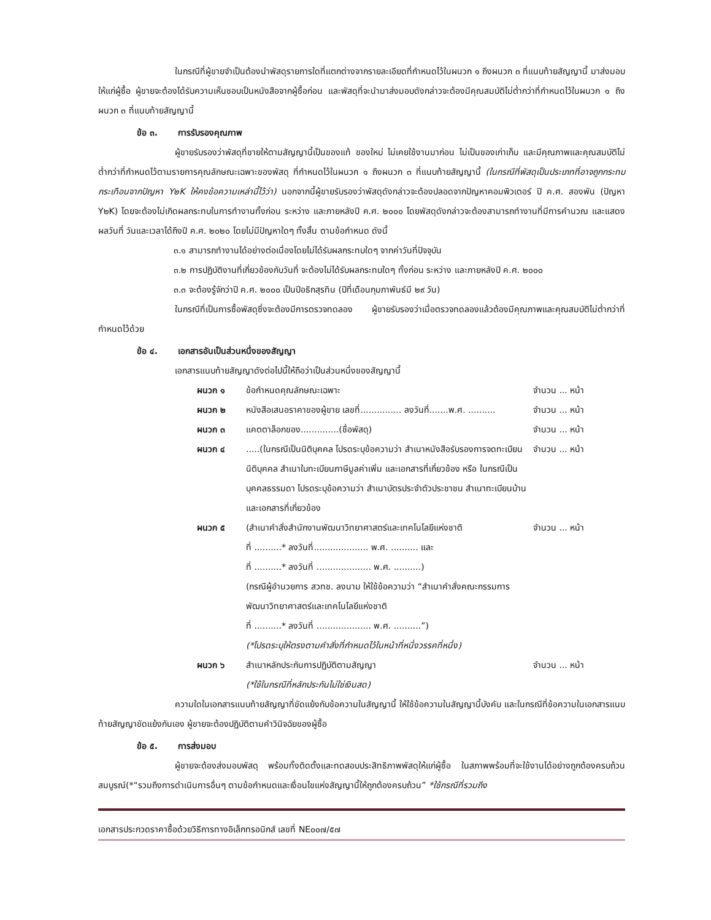ในกรณีที่ผู้ขายจำเป็นต้องนำพัสดุรายการใดที่แตกต่างจากรายละเอียดที่กำหนดไว้ในผนวก ๑ ถึงผนวก ๓ ที่แนบท้ายสัญญานี้ มาส่งมอบให้แก่ผู้ซื้อ ผู้ขายจะต้องได้รับความเห็นชอบเป็นหนังสือจากผู้ซื้อก่อน และพัสดุที่จะนำมาส่งมอบดังกล่าวจะต้องมีคุณสมบัติไม่ต่ำกว่าที่กำหนดไว้ในผนวก ๑ ถึงผนวก ๓ ที่แนบท้ายสัญญานี้
ข้อ ๓. การรับรองคุณภาพ
ผู้ขายรับรองว่าพัสดุที่ขายให้ตามสัญญานี้เป็นของแท้ ของใหม่ ไม่เคยใช้งานมาก่อน ไม่เป็นของเก่าเก็บ และมีคุณภาพและคุณสมบัติไม่ต่ำกว่าที่กำหนดไว้ตามรายการคุณลักษณะเฉพาะของพัสดุ ที่กำหนดไว้ในผนวก ๑ ถึงผนวก ๓ ที่แนบท้ายสัญญานี้ (ในกรณีที่พัสดุเป็นประเภทที่อาจถูกกระทบกระเทือนจากปัญหา Y๒K ให้คงข้อความเหล่านี้ไว้ว่า) นอกจากนี้ผู้ขายรับรองว่าพัสดุดังกล่าวจะต้องปลอดจากปัญหาคอมพิวเตอร์ ปี ค.ศ. สองพัน (ปัญหา Y๒K) โดยจะต้องไม่เกิดผลกระทบในการทำงานทั้งก่อน ระหว่าง และภายหลังปี ค.ศ. ๒๐๐๐ โดยพัสดุดังกล่าวจะต้องสามารถทำงานที่มีการคำนวณ และแสดงผลวันที่ วันและเวลาได้ถึงปี ค.ศ. ๒๐๒๐ โดยไม่มีปัญหาใดๆ ทั้งสิ้น ตามข้อกำหนด ดังนี้
๓.๑ สามารถทำงานได้อย่างต่อเนื่องโดยไม่ได้รับผลกระทบใดๆ จากค่าวันที่ปัจจุบัน
๓.๒ การปฏิบัติงานที่เกี่ยวข้องกับวันที่ จะต้องไม่ได้รับผลกระทบใดๆ ทั้งก่อน ระหว่าง และภายหลังปี ค.ศ. ๒๐๐๐
๓.๓ จะต้องรู้จักว่าปี ค.ศ. ๒๐๐๐ เป็นปีอธิกสุรทิน (ปีที่เดือนกุมภาพันธ์มี ๒๙ วัน)
ในกรณีที่เป็นการซื้อพัสดุซึ่งจะต้องมีการตรวจทดลอง ผู้ขายรับรองว่าเมื่อตรวจทดลองแล้วต้องมีคุณภาพและคุณสมบัติไม่ต่ำกว่าที่กำหนดไว้ด้วย
ข้อ ๔. เอกสารอันเป็นส่วนหนึ่งของสัญญา
เอกสารแนบท้ายสัญญาดังต่อไปนี้ให้ถือว่าเป็นส่วนหนึ่งของสัญญานี้
| ผนวก ๑ | ข้อกำหนดคุณลักษณะเฉพาะ | จำนวน ... หน้า |
| ผนวก ๒ | หนังสือเสนอราคาของผู้ขาย เลขที่............... ลงวันที่.......พ.ศ. .......... | จำนวน ... หน้า |
| ผนวก ๓ | แคตตาล็อกของ..............(ชื่อพัสดุ) | จำนวน ... หน้า |
| ผนวก ๔ | .....(ในกรณีเป็นนิติบุคคล โปรดระบุข้อความว่า สำเนาหนังสือรับรองการจดทะเบียนนิติบุคคล สำเนาใบทะเบียนภาษีมูลค่าเพิ่ม และเอกสารที่เกี่ยวข้อง หรือ ในกรณีเป็นบุคคลธรรมดา โปรดระบุข้อความว่า สำเนาบัตรประจำตัวประชาชน สำเนาทะเบียนบ้าน และเอกสารที่เกี่ยวข้อง | จำนวน ... หน้า |
| ผนวก ๕ | (สำเนาคำสั่งสำนักงานพัฒนาวิทยาศาสตร์และเทคโนโลยีแห่งชาติ ที่ ..........* ลงวันที่.................... พ.ศ. .......... และ ที่ ..........* ลงวันที่ .................... พ.ศ. ..........) (กรณีผู้อำนวยการ สวทช. ลงนาม ให้ใช้ข้อความว่า “สำเนาคำสั่งคณะกรรมการพัฒนาวิทยาศาสตร์และเทคโนโลยีแห่งชาติ ที่ ..........* ลงวันที่ .................... พ.ศ. ..........”) (*โปรดระบุให้ตรงตามคำสั่งที่กำหนดไว้ในหน้าที่หนึ่งวรรคที่หนึ่ง) | จำนวน ... หน้า |
| ผนวก ๖ | สำเนาหลักประกันการปฏิบัติตามสัญญา (*ใช้ในกรณีที่หลักประกันไม่ใช่เงินสด) | จำนวน ... หน้า |
ความใดในเอกสารแนบท้ายสัญญาที่ขัดแย้งกับข้อความในสัญญานี้ ให้ใช้ข้อความในสัญญานี้บังคับ และในกรณีที่ข้อความในเอกสารแนบท้ายสัญญาขัดแย้งกันเอง ผู้ขายจะต้องปฏิบัติตามคำวินิจฉัยของผู้ซื้อ
ข้อ ๕. การส่งมอบ
ผู้ขายจะต้องส่งมอบพัสดุ พร้อมทั้งติดตั้งและทดสอบประสิทธิภาพพัสดุให้แก่ผู้ซื้อ ในสภาพพร้อมที่จะใช้งานได้อย่างถูกต้องครบถ้วนสมบูรณ์(*“รวมถึงการดำเนินการอื่นๆ ตามข้อกำหนดและเงื่อนไขแห่งสัญญานี้ให้ถูกต้องครบถ้วน” *ใช้กรณีที่รวมถึง
เอกสารประกวดราคาซื้อด้วยวิธีการทางอิเล็กทรอนิกส์ เลขที่ NE๐๐๗/๕๗